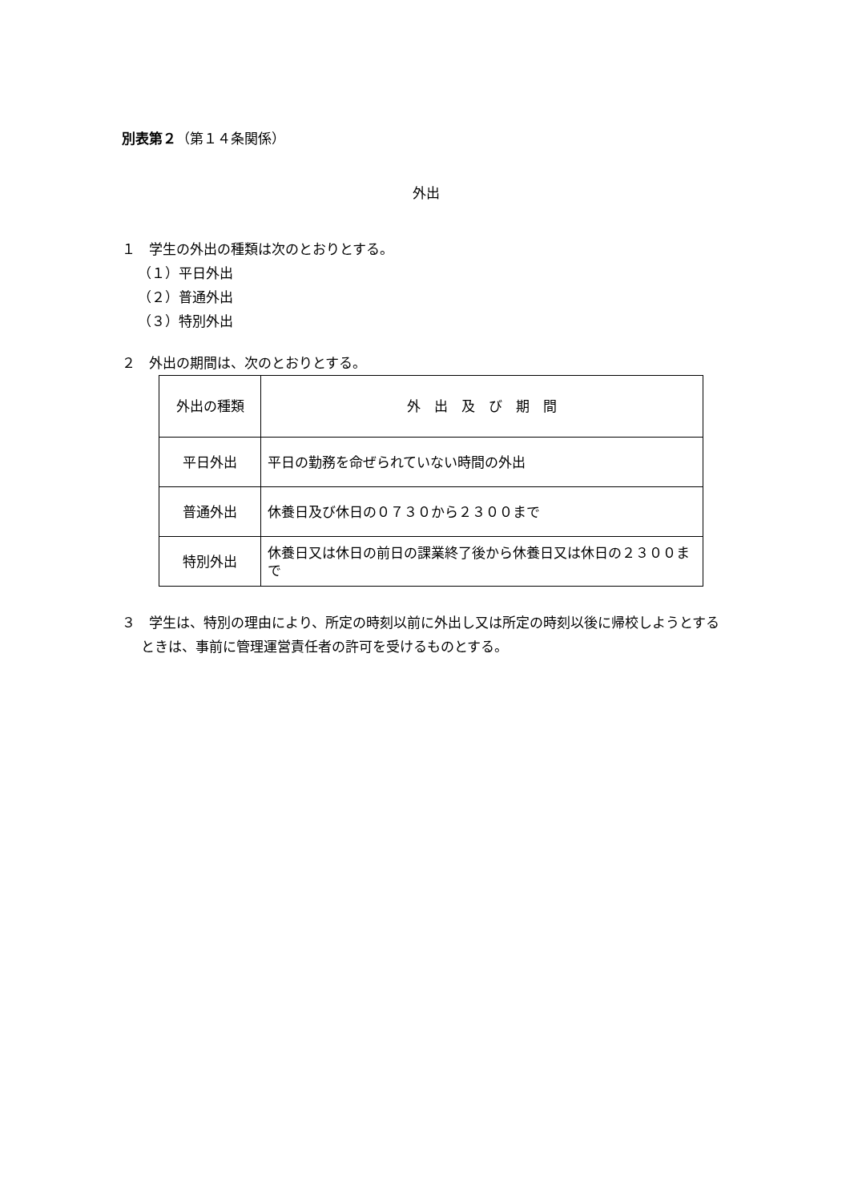別表第２（第１４条関係）
外出
１　学生の外出の種類は次のとおりとする。
（１）平日外出
（２）普通外出
（３）特別外出
２　外出の期間は、次のとおりとする。
| 外出の種類 | 外 出 及 び 期 間 |
| --- | --- |
| 平日外出 | 平日の勤務を命ぜられていない時間の外出 |
| 普通外出 | 休養日及び休日の０７３０から２３００まで |
| 特別外出 | 休養日又は休日の前日の課業終了後から休養日又は休日の２３００まで |
３　学生は、特別の理由により、所定の時刻以前に外出し又は所定の時刻以後に帰校しようとするときは、事前に管理運営責任者の許可を受けるものとする。